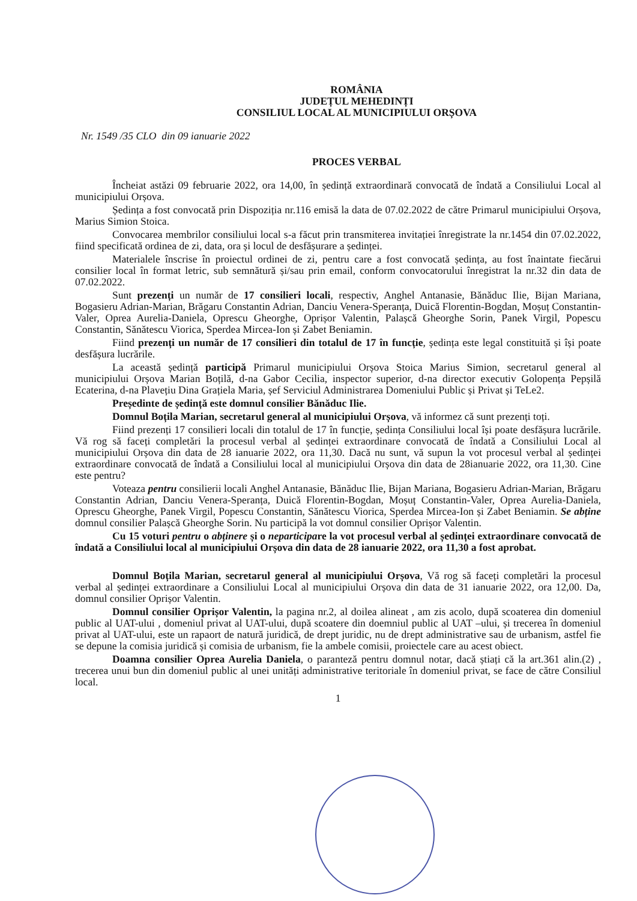ROMÂNIA
JUDEȚUL MEHEDINȚI
CONSILIUL LOCAL AL MUNICIPIULUI ORȘOVA
Nr. 1549 /35 CLO din 09 ianuarie 2022
PROCES VERBAL
Încheiat astăzi 09 februarie 2022, ora 14,00, în ședință extraordinară convocată de îndată a Consiliului Local al municipiului Orșova.
Ședința a fost convocată prin Dispoziția nr.116 emisă la data de 07.02.2022 de către Primarul municipiului Orșova, Marius Simion Stoica.
Convocarea membrilor consiliului local s-a făcut prin transmiterea invitației înregistrate la nr.1454 din 07.02.2022, fiind specificată ordinea de zi, data, ora și locul de desfășurare a ședinței.
Materialele înscrise în proiectul ordinei de zi, pentru care a fost convocată ședința, au fost înaintate fiecărui consilier local în format letric, sub semnătură și/sau prin email, conform convocatorului înregistrat la nr.32 din data de 07.02.2022.
Sunt prezenți un număr de 17 consilieri locali, respectiv, Anghel Antanasie, Bănăduc Ilie, Bijan Mariana, Bogasieru Adrian-Marian, Brăgaru Constantin Adrian, Danciu Venera-Speranța, Duică Florentin-Bogdan, Moșuț Constantin-Valer, Oprea Aurelia-Daniela, Oprescu Gheorghe, Oprișor Valentin, Palașcă Gheorghe Sorin, Panek Virgil, Popescu Constantin, Sănătescu Viorica, Sperdea Mircea-Ion și Zabet Beniamin.
Fiind prezenți un număr de 17 consilieri din totalul de 17 în funcție, ședința este legal constituită și își poate desfășura lucrările.
La această ședință participă Primarul municipiului Orșova Stoica Marius Simion, secretarul general al municipiului Orșova Marian Boțilă, d-na Gabor Cecilia, inspector superior, d-na director executiv Golopența Pepșilă Ecaterina, d-na Plavețiu Dina Grațiela Maria, șef Serviciul Administrarea Domeniului Public și Privat și TeLe2.
Președinte de ședință este domnul consilier Bănăduc Ilie.
Domnul Boțila Marian, secretarul general al municipiului Orșova, vă informez că sunt prezenți toți.
Fiind prezenți 17 consilieri locali din totalul de 17 în funcție, ședința Consiliului local își poate desfășura lucrările. Vă rog să faceți completări la procesul verbal al ședinței extraordinare convocată de îndată a Consiliului Local al municipiului Orșova din data de 28 ianuarie 2022, ora 11,30. Dacă nu sunt, vă supun la vot procesul verbal al ședinței extraordinare convocată de îndată a Consiliului local al municipiului Orșova din data de 28ianuarie 2022, ora 11,30. Cine este pentru?
Voteaza pentru consilierii locali Anghel Antanasie, Bănăduc Ilie, Bijan Mariana, Bogasieru Adrian-Marian, Brăgaru Constantin Adrian, Danciu Venera-Speranța, Duică Florentin-Bogdan, Moșuț Constantin-Valer, Oprea Aurelia-Daniela, Oprescu Gheorghe, Panek Virgil, Popescu Constantin, Sănătescu Viorica, Sperdea Mircea-Ion și Zabet Beniamin. Se abține domnul consilier Palașcă Gheorghe Sorin. Nu participă la vot domnul consilier Oprișor Valentin.
Cu 15 voturi pentru o abținere și o neparticipare la vot procesul verbal al ședinței extraordinare convocată de îndată a Consiliului local al municipiului Orșova din data de 28 ianuarie 2022, ora 11,30 a fost aprobat.
Domnul Boțila Marian, secretarul general al municipiului Orșova, Vă rog să faceți completări la procesul verbal al ședinței extraordinare a Consiliului Local al municipiului Orșova din data de 31 ianuarie 2022, ora 12,00. Da, domnul consilier Oprișor Valentin.
Domnul consilier Oprișor Valentin, la pagina nr.2, al doilea alineat , am zis acolo, după scoaterea din domeniul public al UAT-ului , domeniul privat al UAT-ului, după scoatere din doemniul public al UAT –ului, și trecerea în domeniul privat al UAT-ului, este un rapaort de natură juridică, de drept juridic, nu de drept administrative sau de urbanism, astfel fie se depune la comisia juridică și comisia de urbanism, fie la ambele comisii, proiectele care au acest obiect.
Doamna consilier Oprea Aurelia Daniela, o paranteză pentru domnul notar, dacă știați că la art.361 alin.(2) , trecerea unui bun din domeniul public al unei unități administrative teritoriale în domeniul privat, se face de către Consiliul local.
1